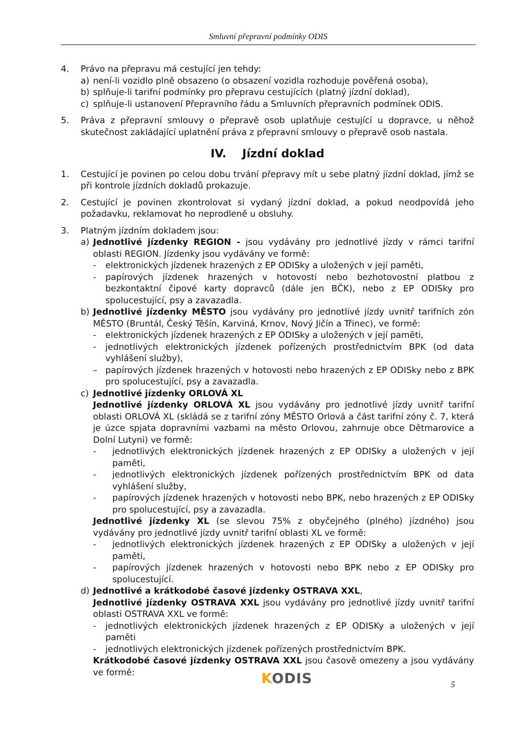Smluvní přepravní podmínky ODIS
4. Právo na přepravu má cestující jen tehdy:
a) není-li vozidlo plně obsazeno (o obsazení vozidla rozhoduje pověřená osoba),
b) splňuje-li tarifní podmínky pro přepravu cestujících (platný jízdní doklad),
c) splňuje-li ustanovení Přepravního řádu a Smluvních přepravních podmínek ODIS.
5. Práva z přepravní smlouvy o přepravě osob uplatňuje cestující u dopravce, u něhož skutečnost zakládající uplatnění práva z přepravní smlouvy o přepravě osob nastala.
IV. Jízdní doklad
1. Cestující je povinen po celou dobu trvání přepravy mít u sebe platný jízdní doklad, jímž se při kontrole jízdních dokladů prokazuje.
2. Cestující je povinen zkontrolovat si vydaný jízdní doklad, a pokud neodpovídá jeho požadavku, reklamovat ho neprodleně u obsluhy.
3. Platným jízdním dokladem jsou:
a) Jednotlivé jízdenky REGION - jsou vydávány pro jednotlivé jízdy v rámci tarifní oblasti REGION. Jízdenky jsou vydávány ve formě:
- elektronických jízdenek hrazených z EP ODISky a uložených v její paměti,
- papírových jízdenek hrazených v hotovosti nebo bezhotovostní platbou z bezkontaktní čipové karty dopravců (dále jen BČK), nebo z EP ODISky pro spolucestující, psy a zavazadla.
b) Jednotlivé jízdenky MĚSTO jsou vydávány pro jednotlivé jízdy uvnitř tarifních zón MĚSTO (Bruntál, Český Těšín, Karviná, Krnov, Nový Jičín a Třinec), ve formě:
- elektronických jízdenek hrazených z EP ODISky a uložených v její paměti,
- jednotlivých elektronických jízdenek pořízených prostřednictvím BPK (od data vyhlášení služby),
– papírových jízdenek hrazených v hotovosti nebo hrazených z EP ODISky nebo z BPK pro spolucestující, psy a zavazadla.
c) Jednotlivé jízdenky ORLOVÁ XL
Jednotlivé jízdenky ORLOVÁ XL jsou vydávány pro jednotlivé jízdy uvnitř tarifní oblasti ORLOVÁ XL (skládá se z tarifní zóny MĚSTO Orlová a část tarifní zóny č. 7, která je úzce spjata dopravními vazbami na město Orlovou, zahrnuje obce Dětmarovice a Dolní Lutyni) ve formě:
- jednotlivých elektronických jízdenek hrazených z EP ODISky a uložených v její paměti,
- jednotlivých elektronických jízdenek pořízených prostřednictvím BPK od data vyhlášení služby,
- papírových jízdenek hrazených v hotovosti nebo BPK, nebo hrazených z EP ODISky pro spolucestující, psy a zavazadla.
Jednotlivé jízdenky XL (se slevou 75% z obyčejného (plného) jízdného) jsou vydávány pro jednotlivé jízdy uvnitř tarifní oblasti XL ve formě:
- jednotlivých elektronických jízdenek hrazených z EP ODISky a uložených v její paměti,
- papírových jízdenek hrazených v hotovosti nebo BPK nebo z EP ODISky pro spolucestující.
d) Jednotlivé a krátkodobé časové jízdenky OSTRAVA XXL,
Jednotlivé jízdenky OSTRAVA XXL jsou vydávány pro jednotlivé jízdy uvnitř tarifní oblasti OSTRAVA XXL ve formě:
- jednotlivých elektronických jízdenek hrazených z EP ODISKy a uložených v její paměti
- jednotlivých elektronických jízdenek pořízených prostřednictvím BPK.
Krátkodobé časové jízdenky OSTRAVA XXL jsou časově omezeny a jsou vydávány ve formě:
KODIS 5